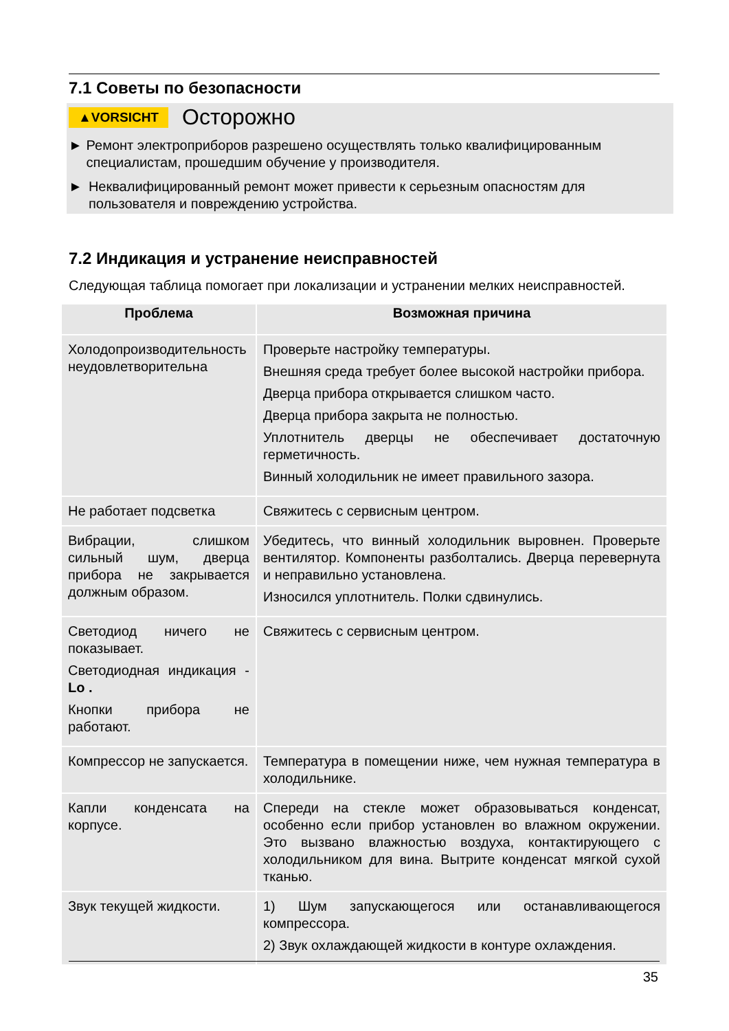7.1 Советы по безопасности
▲VORSICHT Осторожно
► Ремонт электроприборов разрешено осуществлять только квалифицированным специалистам, прошедшим обучение у производителя.
► Неквалифицированный ремонт может привести к серьезным опасностям для пользователя и повреждению устройства.
7.2 Индикация и устранение неисправностей
Следующая таблица помогает при локализации и устранении мелких неисправностей.
| Проблема | Возможная причина |
| --- | --- |
| Холодопроизводительность неудовлетворительна | Проверьте настройку температуры. Внешняя среда требует более высокой настройки прибора. Дверца прибора открывается слишком часто. Дверца прибора закрыта не полностью. Уплотнитель дверцы не обеспечивает достаточную герметичность. Винный холодильник не имеет правильного зазора. |
| Не работает подсветка | Свяжитесь с сервисным центром. |
| Вибрации, слишком сильный шум, дверца прибора не закрывается должным образом. | Убедитесь, что винный холодильник выровнен. Проверьте вентилятор. Компоненты разболтались. Дверца перевернута и неправильно установлена. Износился уплотнитель. Полки сдвинулись. |
| Светодиод ничего не показывает. Светодиодная индикация - Lo . Кнопки прибора не работают. | Свяжитесь с сервисным центром. |
| Компрессор не запускается. | Температура в помещении ниже, чем нужная температура в холодильнике. |
| Капли конденсата на корпусе. | Спереди на стекле может образовываться конденсат, особенно если прибор установлен во влажном окружении. Это вызвано влажностью воздуха, контактирующего с холодильником для вина. Вытрите конденсат мягкой сухой тканью. |
| Звук текущей жидкости. | 1) Шум запускающегося или останавливающегося компрессора. 2) Звук охлаждающей жидкости в контуре охлаждения. |
35